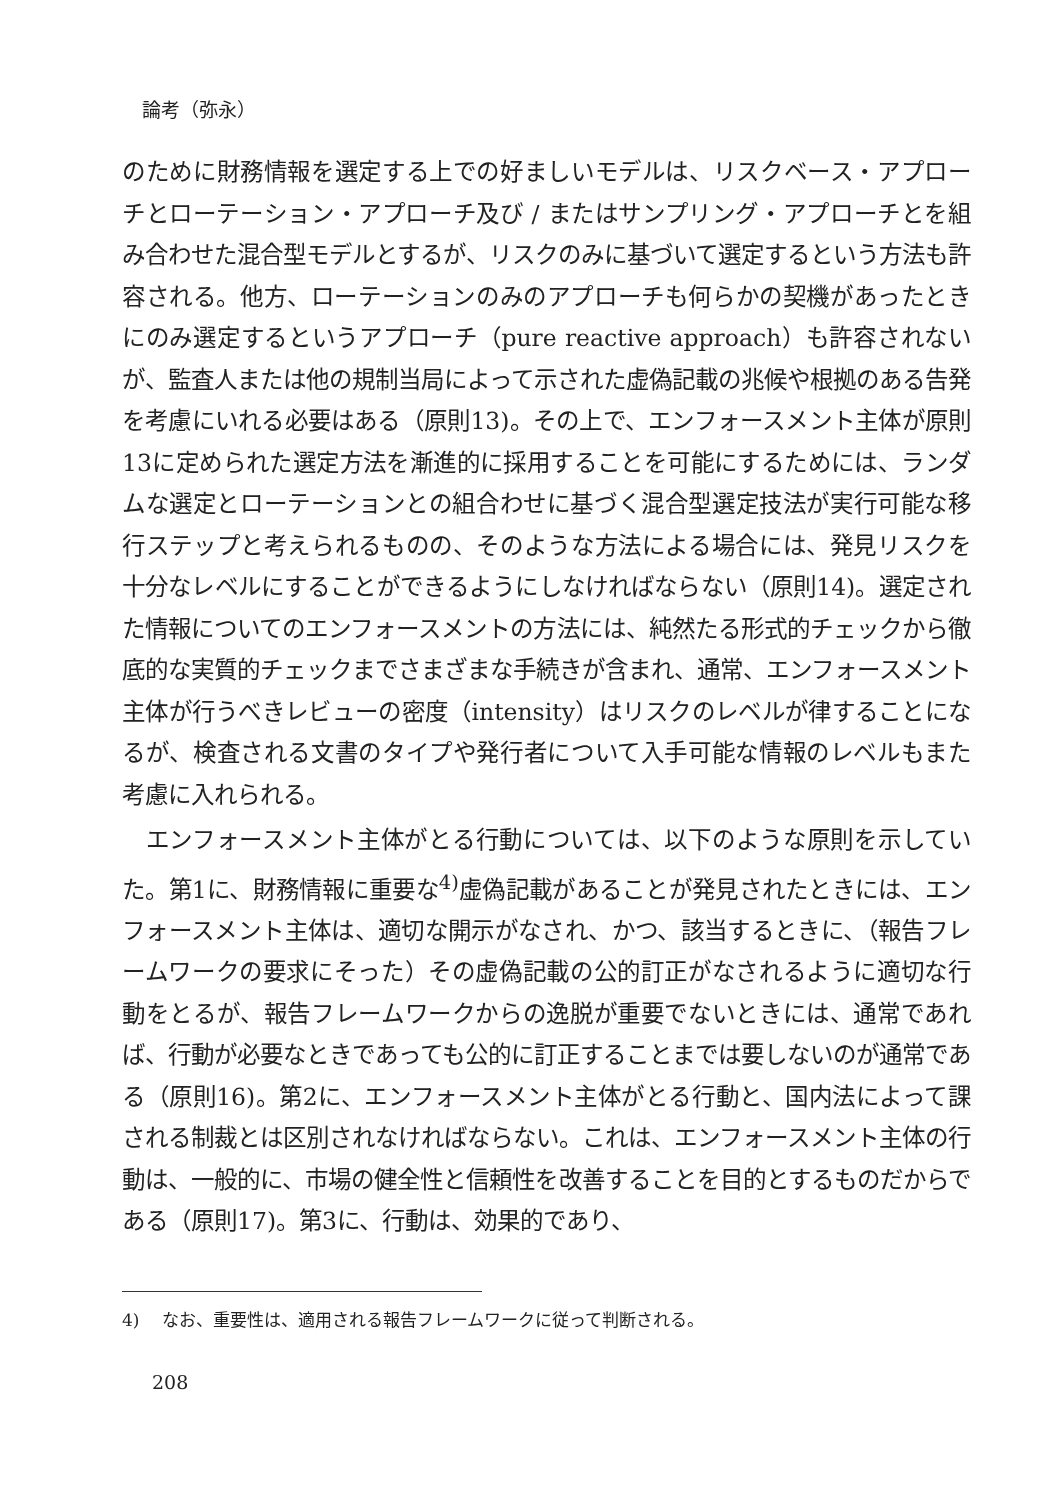論考（弥永）
のために財務情報を選定する上での好ましいモデルは、リスクベース・アプローチとローテーション・アプローチ及び / またはサンプリング・アプローチとを組み合わせた混合型モデルとするが、リスクのみに基づいて選定するという方法も許容される。他方、ローテーションのみのアプローチも何らかの契機があったときにのみ選定するというアプローチ（pure reactive approach）も許容されないが、監査人または他の規制当局によって示された虚偽記載の兆候や根拠のある告発を考慮にいれる必要はある（原則13)。その上で、エンフォースメント主体が原則13に定められた選定方法を漸進的に採用することを可能にするためには、ランダムな選定とローテーションとの組合わせに基づく混合型選定技法が実行可能な移行ステップと考えられるものの、そのような方法による場合には、発見リスクを十分なレベルにすることができるようにしなければならない（原則14)。選定された情報についてのエンフォースメントの方法には、純然たる形式的チェックから徹底的な実質的チェックまでさまざまな手続きが含まれ、通常、エンフォースメント主体が行うべきレビューの密度（intensity）はリスクのレベルが律することになるが、検査される文書のタイプや発行者について入手可能な情報のレベルもまた考慮に入れられる。
エンフォースメント主体がとる行動については、以下のような原則を示していた。第1に、財務情報に重要な<sup>4)</sup>虚偽記載があることが発見されたときには、エンフォースメント主体は、適切な開示がなされ、かつ、該当するときに、（報告フレームワークの要求にそった）その虚偽記載の公的訂正がなされるように適切な行動をとるが、報告フレームワークからの逸脱が重要でないときには、通常であれば、行動が必要なときであっても公的に訂正することまでは要しないのが通常である（原則16)。第2に、エンフォースメント主体がとる行動と、国内法によって課される制裁とは区別されなければならない。これは、エンフォースメント主体の行動は、一般的に、市場の健全性と信頼性を改善することを目的とするものだからである（原則17)。第3に、行動は、効果的であり、
4)　 なお、重要性は、適用される報告フレームワークに従って判断される。
208